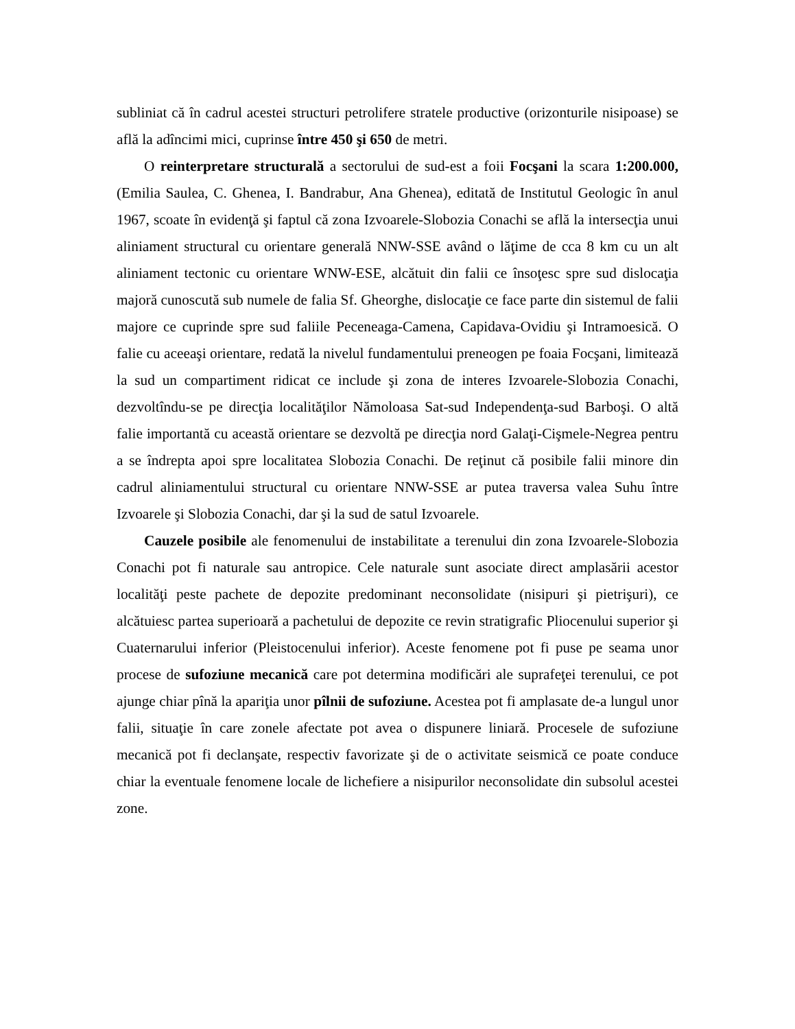subliniat că în cadrul acestei structuri petrolifere stratele productive (orizonturile nisipoase) se află la adîncimi mici, cuprinse între 450 şi 650 de metri.
O reinterpretare structurală a sectorului de sud-est a foii Focşani la scara 1:200.000, (Emilia Saulea, C. Ghenea, I. Bandrabur, Ana Ghenea), editată de Institutul Geologic în anul 1967, scoate în evidenţă şi faptul că zona Izvoarele-Slobozia Conachi se află la intersecţia unui aliniament structural cu orientare generală NNW-SSE având o lăţime de cca 8 km cu un alt aliniament tectonic cu orientare WNW-ESE, alcătuit din falii ce însoţesc spre sud dislocaţia majoră cunoscută sub numele de falia Sf. Gheorghe, dislocaţie ce face parte din sistemul de falii majore ce cuprinde spre sud faliile Peceneaga-Camena, Capidava-Ovidiu şi Intramoesică. O falie cu aceeaşi orientare, redată la nivelul fundamentului preneogen pe foaia Focşani, limitează la sud un compartiment ridicat ce include şi zona de interes Izvoarele-Slobozia Conachi, dezvoltîndu-se pe direcţia localităţilor Nămoloasa Sat-sud Independenţa-sud Barboşi. O altă falie importantă cu această orientare se dezvoltă pe direcţia nord Galaţi-Cişmele-Negrea pentru a se îndrepta apoi spre localitatea Slobozia Conachi. De reţinut că posibile falii minore din cadrul aliniamentului structural cu orientare NNW-SSE ar putea traversa valea Suhu între Izvoarele şi Slobozia Conachi, dar şi la sud de satul Izvoarele.
Cauzele posibile ale fenomenului de instabilitate a terenului din zona Izvoarele-Slobozia Conachi pot fi naturale sau antropice. Cele naturale sunt asociate direct amplasării acestor localităţi peste pachete de depozite predominant neconsolidate (nisipuri şi pietrişuri), ce alcătuiesc partea superioară a pachetului de depozite ce revin stratigrafic Pliocenului superior şi Cuaternarului inferior (Pleistocenului inferior). Aceste fenomene pot fi puse pe seama unor procese de sufoziune mecanică care pot determina modificări ale suprafeţei terenului, ce pot ajunge chiar pînă la apariţia unor pîlnii de sufoziune. Acestea pot fi amplasate de-a lungul unor falii, situaţie în care zonele afectate pot avea o dispunere liniară. Procesele de sufoziune mecanică pot fi declanşate, respectiv favorizate şi de o activitate seismică ce poate conduce chiar la eventuale fenomene locale de lichefiere a nisipurilor neconsolidate din subsolul acestei zone.